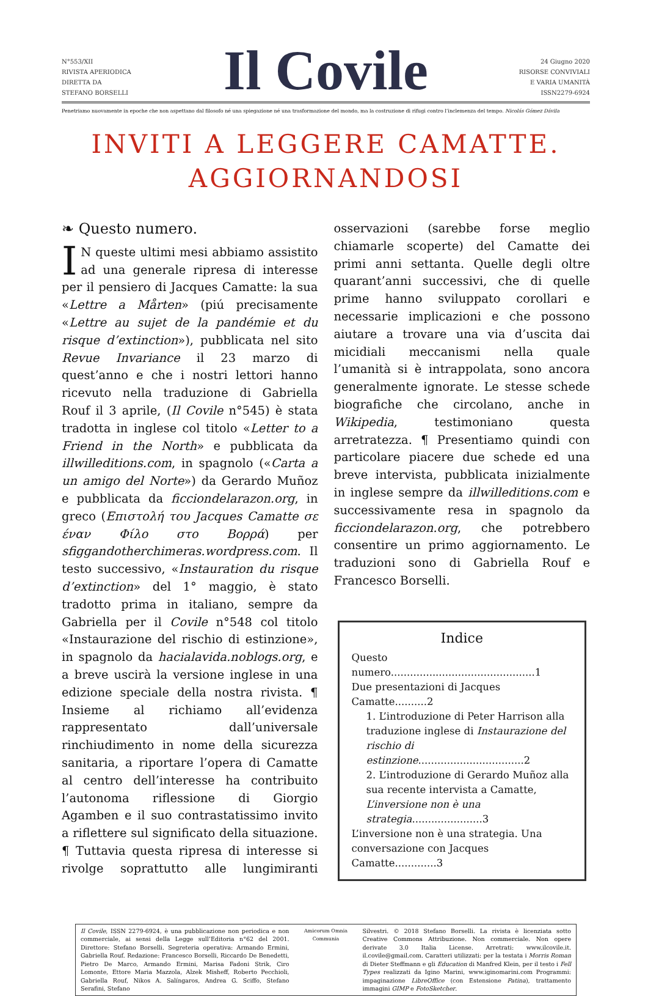N°553/XII
RIVISTA APERIODICA
DIRETTA DA
STEFANO BORSELLI
Il Covile
24 Giugno 2020
RISORSE CONVIVIALI
E VARIA UMANITÀ
ISSN2279-6924
Penetriamo nuovamente in epoche che non aspettano dal filosofo né una spiegazione né una trasformazione del mondo, ma la costruzione di rifugi contro l’inclemenza del tempo. Nicolás Gómez Dávila
INVITI A LEGGERE CAMATTE.
AGGIORNANDOSI
❧ Questo numero.
IN queste ultimi mesi abbiamo assistito ad una generale ripresa di interesse per il pensiero di Jacques Camatte: la sua «Lettre a Mårten» (piú precisamente «Lettre au sujet de la pandémie et du risque d’extinction»), pubblicata nel sito Revue Invariance il 23 marzo di quest’anno e che i nostri lettori hanno ricevuto nella traduzione di Gabriella Rouf il 3 aprile, (Il Covile n°545) è stata tradotta in inglese col titolo «Letter to a Friend in the North» e pubblicata da illwilleditions.com, in spagnolo («Carta a un amigo del Norte») da Gerardo Muñoz e pubblicata da ficciondelarazon.org, in greco (Επιστολή του Jacques Camatte σε έναν Φίλο στο Βορρά) per sfiggandotherchimeras.wordpress.com. Il testo successivo, «Instauration du risque d’extinction» del 1° maggio, è stato tradotto prima in italiano, sempre da Gabriella per il Covile n°548 col titolo «Instaurazione del rischio di estinzione», in spagnolo da hacialavida.noblogs.org, e a breve uscirà la versione inglese in una edizione speciale della nostra rivista. ¶ Insieme al richiamo all’evidenza rappresentato dall’universale rinchiudimento in nome della sicurezza sanitaria, a riportare l’opera di Camatte al centro dell’interesse ha contribuito l’autonoma riflessione di Giorgio Agamben e il suo contrastatissimo invito a riflettere sul significato della situazione. ¶ Tuttavia questa ripresa di interesse si rivolge soprattutto alle lungimiranti osservazioni (sarebbe forse meglio chiamarle scoperte) del Camatte dei primi anni settanta. Quelle degli oltre quarant’anni successivi, che di quelle prime hanno sviluppato corollari e necessarie implicazioni e che possono aiutare a trovare una via d’uscita dai micidiali meccanismi nella quale l’umanità si è intrappolata, sono ancora generalmente ignorate. Le stesse schede biografiche che circolano, anche in Wikipedia, testimoniano questa arretratezza. ¶ Presentiamo quindi con particolare piacere due schede ed una breve intervista, pubblicata inizialmente in inglese sempre da illwilleditions.com e successivamente resa in spagnolo da ficciondelarazon.org, che potrebbero consentire un primo aggiornamento. Le traduzioni sono di Gabriella Rouf e Francesco Borselli.
Indice
Questo numero.............................................1
Due presentazioni di Jacques Camatte..........2
1. L’introduzione di Peter Harrison alla traduzione inglese di Instaurazione del rischio di estinzione.................................2
2. L’introduzione di Gerardo Muñoz alla sua recente intervista a Camatte, L’inversione non è una strategia......................3
L’inversione non è una strategia. Una conversazione con Jacques Camatte.............3
Il Covile, ISSN 2279-6924, è una pubblicazione non periodica e non commerciale, ai sensi della Legge sull’Editoria n°62 del 2001. Direttore: Stefano Borselli. Segreteria operativa: Armando Ermini, Gabriella Rouf. Redazione: Francesco Borselli, Riccardo De Benedetti, Pietro De Marco, Armando Ermini, Marisa Fadoni Strik, Ciro Lomonte, Ettore Maria Mazzola, Alzek Misheff, Roberto Pecchioli, Gabriella Rouf, Nikos A. Salíngaros, Andrea G. Sciffo, Stefano Serafini, Stefano
Amicorum Omnia Communia
Silvestri. © 2018 Stefano Borselli. La rivista è licenziata sotto Creative Commons Attribuzione. Non commerciale. Non opere derivate 3.0 Italia License. Arretrati: www.ilcovile.it. il.covile@gmail.com. Caratteri utilizzati: per la testata i Morris Roman di Dieter Steffmann e gli Education di Manfred Klein, per il testo i Fell Types realizzati da Igino Marini, www.iginomarini.com Programmi: impaginazione LibreOffice (con Estensione Patina), trattamento immagini GIMP e FotoSketcher.